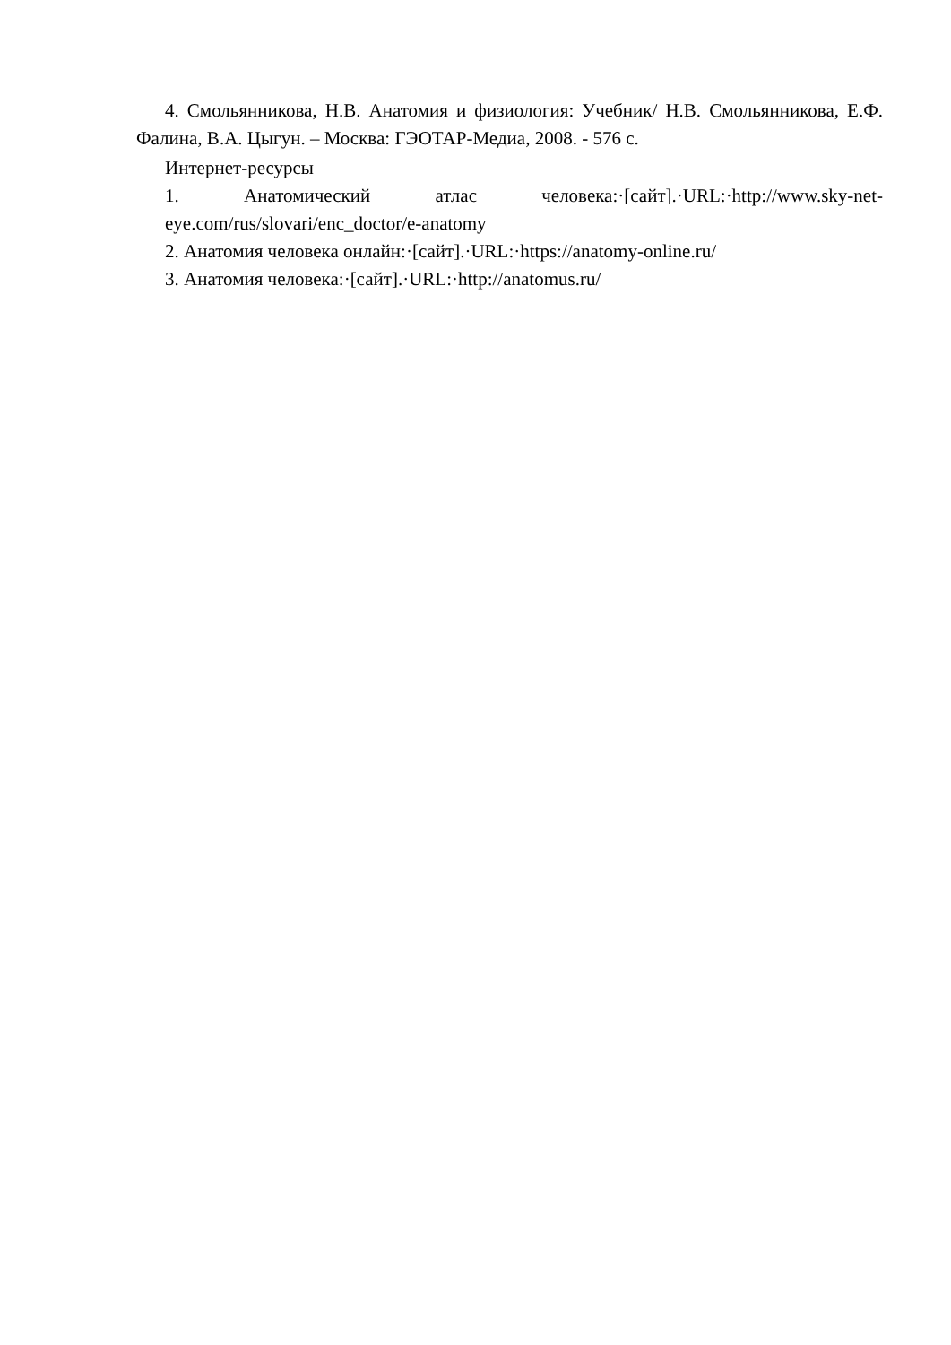4. Смольянникова, Н.В. Анатомия и физиология: Учебник/ Н.В. Смольянникова, Е.Ф. Фалина, В.А. Цыгун. – Москва: ГЭОТАР-Медиа, 2008. - 576 с.
Интернет-ресурсы
1. Анатомический атлас человека:·[сайт].·URL:·http://www.sky-net-eye.com/rus/slovari/enc_doctor/e-anatomy
2. Анатомия человека онлайн:·[сайт].·URL:·https://anatomy-online.ru/
3. Анатомия человека:·[сайт].·URL:·http://anatomus.ru/